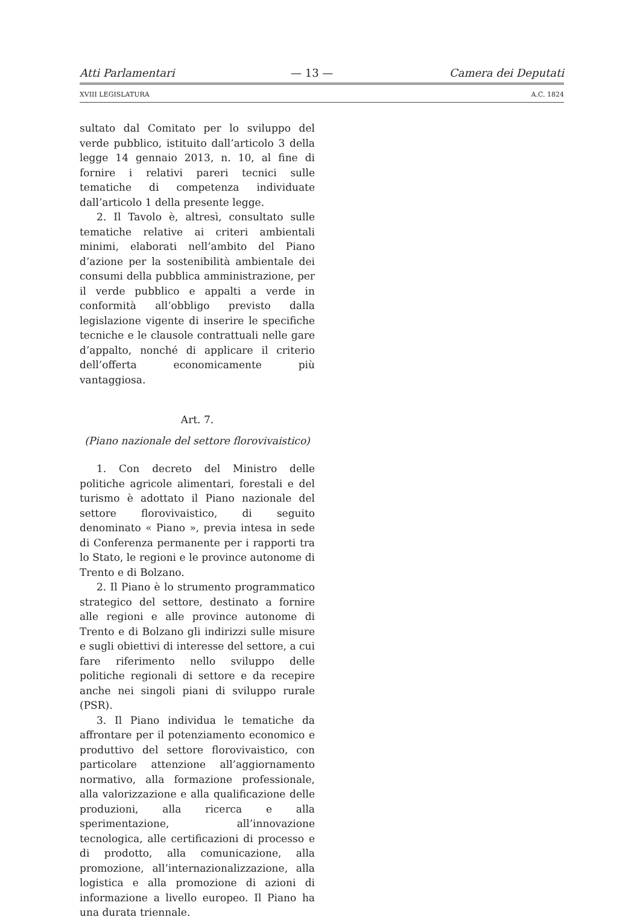Atti Parlamentari — 13 — Camera dei Deputati
XVIII LEGISLATURA A.C. 1824
sultato dal Comitato per lo sviluppo del verde pubblico, istituito dall’articolo 3 della legge 14 gennaio 2013, n. 10, al fine di fornire i relativi pareri tecnici sulle tematiche di competenza individuate dall’articolo 1 della presente legge.
2. Il Tavolo è, altresì, consultato sulle tematiche relative ai criteri ambientali minimi, elaborati nell’ambito del Piano d’azione per la sostenibilità ambientale dei consumi della pubblica amministrazione, per il verde pubblico e appalti a verde in conformità all’obbligo previsto dalla legislazione vigente di inserire le specifiche tecniche e le clausole contrattuali nelle gare d’appalto, nonché di applicare il criterio dell’offerta economicamente più vantaggiosa.
Art. 7.
(Piano nazionale del settore florovivaistico)
1. Con decreto del Ministro delle politiche agricole alimentari, forestali e del turismo è adottato il Piano nazionale del settore florovivaistico, di seguito denominato « Piano », previa intesa in sede di Conferenza permanente per i rapporti tra lo Stato, le regioni e le province autonome di Trento e di Bolzano.
2. Il Piano è lo strumento programmatico strategico del settore, destinato a fornire alle regioni e alle province autonome di Trento e di Bolzano gli indirizzi sulle misure e sugli obiettivi di interesse del settore, a cui fare riferimento nello sviluppo delle politiche regionali di settore e da recepire anche nei singoli piani di sviluppo rurale (PSR).
3. Il Piano individua le tematiche da affrontare per il potenziamento economico e produttivo del settore florovivaistico, con particolare attenzione all’aggiornamento normativo, alla formazione professionale, alla valorizzazione e alla qualificazione delle produzioni, alla ricerca e alla sperimentazione, all’innovazione tecnologica, alle certificazioni di processo e di prodotto, alla comunicazione, alla promozione, all’internazionalizzazione, alla logistica e alla promozione di azioni di informazione a livello europeo. Il Piano ha una durata triennale.